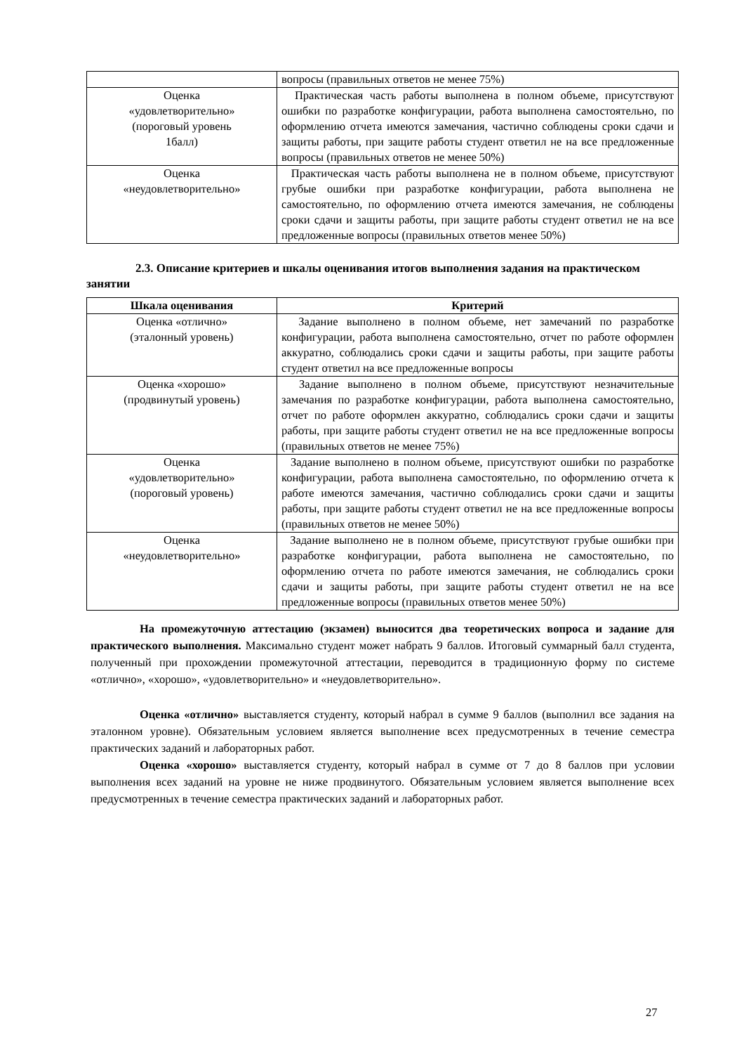| | вопросы (правильных ответов не менее 75%) |
| Оценка «удовлетворительно» (пороговый уровень 1балл) | Практическая часть работы выполнена в полном объеме, присутствуют ошибки по разработке конфигурации, работа выполнена самостоятельно, по оформлению отчета имеются замечания, частично соблюдены сроки сдачи и защиты работы, при защите работы студент ответил не на все предложенные вопросы (правильных ответов не менее 50%) |
| Оценка «неудовлетворительно» | Практическая часть работы выполнена не в полном объеме, присутствуют грубые ошибки при разработке конфигурации, работа выполнена не самостоятельно, по оформлению отчета имеются замечания, не соблюдены сроки сдачи и защиты работы, при защите работы студент ответил не на все предложенные вопросы (правильных ответов менее 50%) |
2.3. Описание критериев и шкалы оценивания итогов выполнения задания на практическом занятии
| Шкала оценивания | Критерий |
| --- | --- |
| Оценка «отлично» (эталонный уровень) | Задание выполнено в полном объеме, нет замечаний по разработке конфигурации, работа выполнена самостоятельно, отчет по работе оформлен аккуратно, соблюдались сроки сдачи и защиты работы, при защите работы студент ответил на все предложенные вопросы |
| Оценка «хорошо» (продвинутый уровень) | Задание выполнено в полном объеме, присутствуют незначительные замечания по разработке конфигурации, работа выполнена самостоятельно, отчет по работе оформлен аккуратно, соблюдались сроки сдачи и защиты работы, при защите работы студент ответил не на все предложенные вопросы (правильных ответов не менее 75%) |
| Оценка «удовлетворительно» (пороговый уровень) | Задание выполнено в полном объеме, присутствуют ошибки по разработке конфигурации, работа выполнена самостоятельно, по оформлению отчета к работе имеются замечания, частично соблюдались сроки сдачи и защиты работы, при защите работы студент ответил не на все предложенные вопросы (правильных ответов не менее 50%) |
| Оценка «неудовлетворительно» | Задание выполнено не в полном объеме, присутствуют грубые ошибки при разработке конфигурации, работа выполнена не самостоятельно, по оформлению отчета по работе имеются замечания, не соблюдались сроки сдачи и защиты работы, при защите работы студент ответил не на все предложенные вопросы (правильных ответов менее 50%) |
На промежуточную аттестацию (экзамен) выносится два теоретических вопроса и задание для практического выполнения. Максимально студент может набрать 9 баллов. Итоговый суммарный балл студента, полученный при прохождении промежуточной аттестации, переводится в традиционную форму по системе «отлично», «хорошо», «удовлетворительно» и «неудовлетворительно».
Оценка «отлично» выставляется студенту, который набрал в сумме 9 баллов (выполнил все задания на эталонном уровне). Обязательным условием является выполнение всех предусмотренных в течение семестра практических заданий и лабораторных работ.
Оценка «хорошо» выставляется студенту, который набрал в сумме от 7 до 8 баллов при условии выполнения всех заданий на уровне не ниже продвинутого. Обязательным условием является выполнение всех предусмотренных в течение семестра практических заданий и лабораторных работ.
27